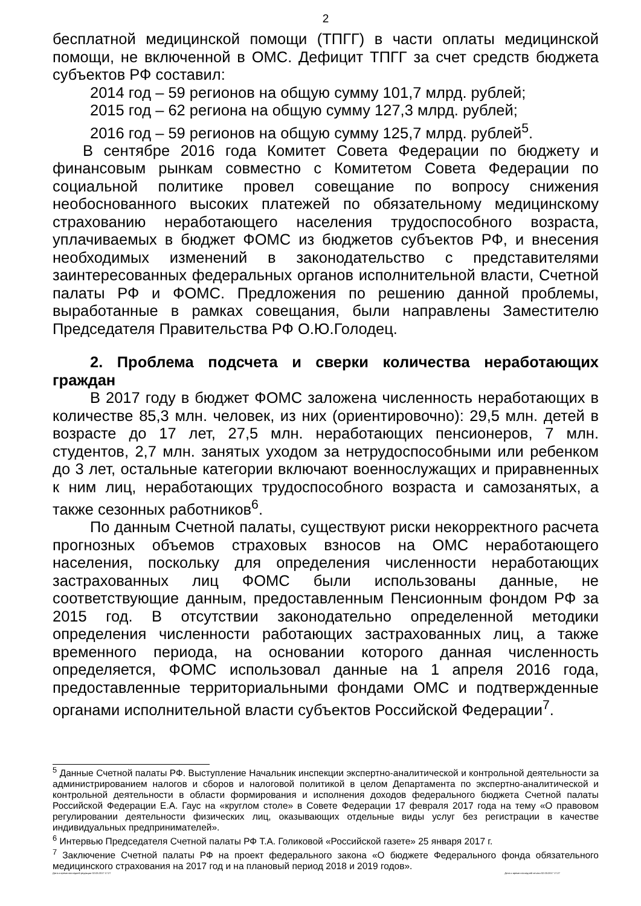2
бесплатной медицинской помощи (ТПГГ) в части оплаты медицинской помощи, не включенной в ОМС. Дефицит ТПГГ за счет средств бюджета субъектов РФ составил:
2014 год – 59 регионов на общую сумму 101,7 млрд. рублей;
2015 год – 62 региона на общую сумму 127,3 млрд. рублей;
2016 год – 59 регионов на общую сумму 125,7 млрд. рублей<sup>5</sup>.
В сентябре 2016 года Комитет Совета Федерации по бюджету и финансовым рынкам совместно с Комитетом Совета Федерации по социальной политике провел совещание по вопросу снижения необоснованного высоких платежей по обязательному медицинскому страхованию неработающего населения трудоспособного возраста, уплачиваемых в бюджет ФОМС из бюджетов субъектов РФ, и внесения необходимых изменений в законодательство с представителями заинтересованных федеральных органов исполнительной власти, Счетной палаты РФ и ФОМС. Предложения по решению данной проблемы, выработанные в рамках совещания, были направлены Заместителю Председателя Правительства РФ О.Ю.Голодец.
2. Проблема подсчета и сверки количества неработающих граждан
В 2017 году в бюджет ФОМС заложена численность неработающих в количестве 85,3 млн. человек, из них (ориентировочно): 29,5 млн. детей в возрасте до 17 лет, 27,5 млн. неработающих пенсионеров, 7 млн. студентов, 2,7 млн. занятых уходом за нетрудоспособными или ребенком до 3 лет, остальные категории включают военнослужащих и приравненных к ним лиц, неработающих трудоспособного возраста и самозанятых, а также сезонных работников<sup>6</sup>.
По данным Счетной палаты, существуют риски некорректного расчета прогнозных объемов страховых взносов на ОМС неработающего населения, поскольку для определения численности неработающих застрахованных лиц ФОМС были использованы данные, не соответствующие данным, предоставленным Пенсионным фондом РФ за 2015 год. В отсутствии законодательно определенной методики определения численности работающих застрахованных лиц, а также временного периода, на основании которого данная численность определяется, ФОМС использовал данные на 1 апреля 2016 года, предоставленные территориальными фондами ОМС и подтвержденные органами исполнительной власти субъектов Российской Федерации<sup>7</sup>.
<sup>5</sup> Данные Счетной палаты РФ. Выступление Начальник инспекции экспертно-аналитической и контрольной деятельности за администрированием налогов и сборов и налоговой политикой в целом Департамента по экспертно-аналитической и контрольной деятельности в области формирования и исполнения доходов федерального бюджета Счетной палаты Российской Федерации Е.А. Гаус на «круглом столе» в Совете Федерации 17 февраля 2017 года на тему «О правовом регулировании деятельности физических лиц, оказывающих отдельные виды услуг без регистрации в качестве индивидуальных предпринимателей».
<sup>6</sup> Интервью Председателя Счетной палаты РФ Т.А. Голиковой «Российской газете» 25 января 2017 г.
<sup>7</sup> Заключение Счетной палаты РФ на проект федерального закона «О бюджете Федерального фонда обязательного медицинского страхования на 2017 год и на плановый период 2018 и 2019 годов».
Дата и время последней редакции 02.03.2017 17:27 Дата и время последней печати 02.03.2017 17:27